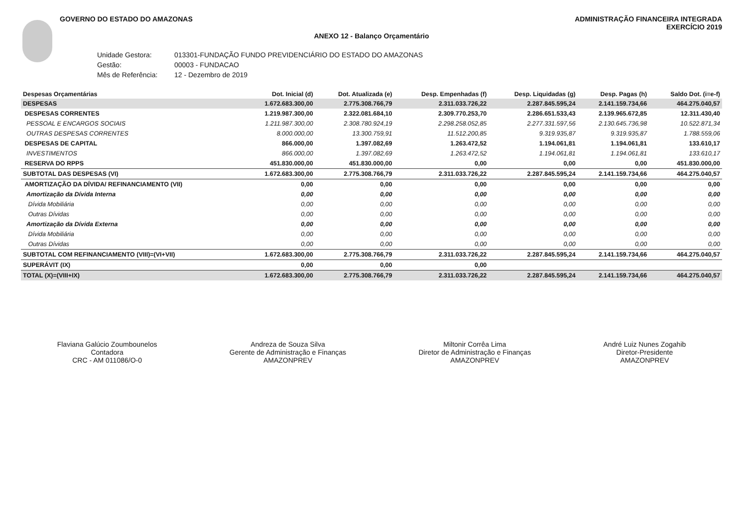GOVERNO DO ESTADO DO AMAZONAS ADMINISTRAÇÃO FINANCEIRA INTEGRADA
EXERCÍCIO 2019
ANEXO 12 - Balanço Orçamentário
Unidade Gestora: 013301-FUNDAÇÃO FUNDO PREVIDENCIÁRIO DO ESTADO DO AMAZONAS
Gestão: 00003 - FUNDACAO
Mês de Referência: 12 - Dezembro de 2019
| Despesas Orçamentárias | Dot. Inicial (d) | Dot. Atualizada (e) | Desp. Empenhadas (f) | Desp. Liquidadas (g) | Desp. Pagas (h) | Saldo Dot. (i=e-f) |
| --- | --- | --- | --- | --- | --- | --- |
| DESPESAS | 1.672.683.300,00 | 2.775.308.766,79 | 2.311.033.726,22 | 2.287.845.595,24 | 2.141.159.734,66 | 464.275.040,57 |
| DESPESAS CORRENTES | 1.219.987.300,00 | 2.322.081.684,10 | 2.309.770.253,70 | 2.286.651.533,43 | 2.139.965.672,85 | 12.311.430,40 |
| PESSOAL E ENCARGOS SOCIAIS | 1.211.987.300,00 | 2.308.780.924,19 | 2.298.258.052,85 | 2.277.331.597,56 | 2.130.645.736,98 | 10.522.871,34 |
| OUTRAS DESPESAS CORRENTES | 8.000.000,00 | 13.300.759,91 | 11.512.200,85 | 9.319.935,87 | 9.319.935,87 | 1.788.559,06 |
| DESPESAS DE CAPITAL | 866.000,00 | 1.397.082,69 | 1.263.472,52 | 1.194.061,81 | 1.194.061,81 | 133.610,17 |
| INVESTIMENTOS | 866.000,00 | 1.397.082,69 | 1.263.472,52 | 1.194.061,81 | 1.194.061,81 | 133.610,17 |
| RESERVA DO RPPS | 451.830.000,00 | 451.830.000,00 | 0,00 | 0,00 | 0,00 | 451.830.000,00 |
| SUBTOTAL DAS DESPESAS (VI) | 1.672.683.300,00 | 2.775.308.766,79 | 2.311.033.726,22 | 2.287.845.595,24 | 2.141.159.734,66 | 464.275.040,57 |
| AMORTIZAÇÃO DA DÍVIDA/ REFINANCIAMENTO (VII) | 0,00 | 0,00 | 0,00 | 0,00 | 0,00 | 0,00 |
| Amortização da Dívida Interna | 0,00 | 0,00 | 0,00 | 0,00 | 0,00 | 0,00 |
| Dívida Mobiliária | 0,00 | 0,00 | 0,00 | 0,00 | 0,00 | 0,00 |
| Outras Dívidas | 0,00 | 0,00 | 0,00 | 0,00 | 0,00 | 0,00 |
| Amortização da Dívida Externa | 0,00 | 0,00 | 0,00 | 0,00 | 0,00 | 0,00 |
| Dívida Mobiliária | 0,00 | 0,00 | 0,00 | 0,00 | 0,00 | 0,00 |
| Outras Dívidas | 0,00 | 0,00 | 0,00 | 0,00 | 0,00 | 0,00 |
| SUBTOTAL COM REFINANCIAMENTO (VIII)=(VI+VII) | 1.672.683.300,00 | 2.775.308.766,79 | 2.311.033.726,22 | 2.287.845.595,24 | 2.141.159.734,66 | 464.275.040,57 |
| SUPERÁVIT (IX) | 0,00 | 0,00 | 0,00 | | | |
| TOTAL (X)=(VIII+IX) | 1.672.683.300,00 | 2.775.308.766,79 | 2.311.033.726,22 | 2.287.845.595,24 | 2.141.159.734,66 | 464.275.040,57 |
Flaviana Galúcio Zoumbounelos
Contadora
CRC - AM 011086/O-0
Andreza de Souza Silva
Gerente de Administração e Finanças
AMAZONPREV
Miltonir Corrêa Lima
Diretor de Administração e Finanças
AMAZONPREV
André Luiz Nunes Zogahib
Diretor-Presidente
AMAZONPREV